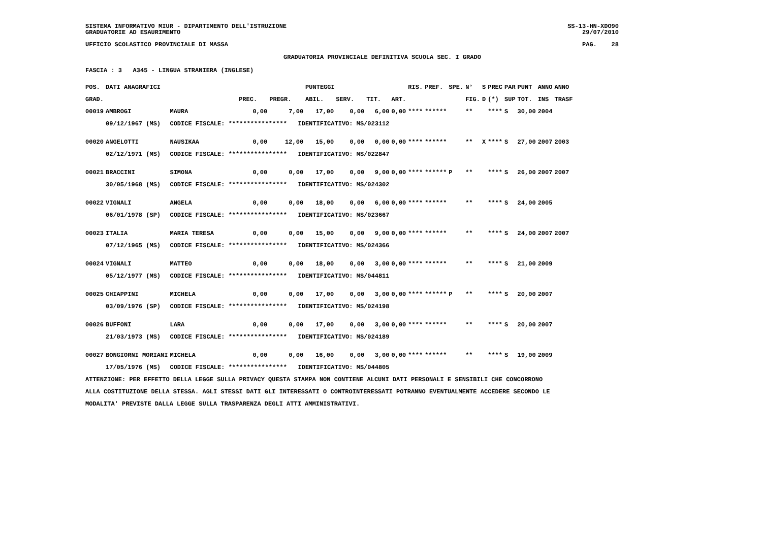SISTEMA INFORMATIVO MIUR - DIPARTIMENTO DELL'ISTRUZIONE
GRADUATORIE AD ESAURIMENTO
SS-13-HN-XDO90
29/07/2010
UFFICIO SCOLASTICO PROVINCIALE DI MASSA
PAG. 28
GRADUATORIA PROVINCIALE DEFINITIVA SCUOLA SEC. I GRADO
FASCIA : 3 A345 - LINGUA STRANIERA (INGLESE)
| POS. | DATI ANAGRAFICI | | | | PUNTEGGI | | | | RIS. | PREF. | SPE. | N° | S | PREC | PAR | PUNT | ANNO | ANNO |
| --- | --- | --- | --- | --- | --- | --- | --- | --- | --- | --- | --- | --- | --- | --- | --- | --- | --- | --- |
| GRAD. | | | PREC. | PREGR. | ABIL. | SERV. | TIT. | ART. | | | | FIG. | D | (*) | SUP | TOT. | INS | TRASF |
| 00019 | AMBROGI | MAURA | 0,00 | 7,00 | 17,00 | 0,00 | 6,00 | 0,00 | **** | ****** | | ** | | **** | S | 30,00 | 2004 | |
| | 09/12/1967 (MS) | CODICE FISCALE: **************** IDENTIFICATIVO: MS/023112 | | | | | | | | | | | | | | | | |
| 00020 | ANGELOTTI | NAUSIKAA | 0,00 | 12,00 | 15,00 | 0,00 | 0,00 | 0,00 | **** | ****** | | ** | X | **** | S | 27,00 | 2007 | 2003 |
| | 02/12/1971 (MS) | CODICE FISCALE: **************** IDENTIFICATIVO: MS/022847 | | | | | | | | | | | | | | | | |
| 00021 | BRACCINI | SIMONA | 0,00 | 0,00 | 17,00 | 0,00 | 9,00 | 0,00 | **** | ****** | P | ** | | **** | S | 26,00 | 2007 | 2007 |
| | 30/05/1968 (MS) | CODICE FISCALE: **************** IDENTIFICATIVO: MS/024302 | | | | | | | | | | | | | | | | |
| 00022 | VIGNALI | ANGELA | 0,00 | 0,00 | 18,00 | 0,00 | 6,00 | 0,00 | **** | ****** | | ** | | **** | S | 24,00 | 2005 | |
| | 06/01/1978 (SP) | CODICE FISCALE: **************** IDENTIFICATIVO: MS/023667 | | | | | | | | | | | | | | | | |
| 00023 | ITALIA | MARIA TERESA | 0,00 | 0,00 | 15,00 | 0,00 | 9,00 | 0,00 | **** | ****** | | ** | | **** | S | 24,00 | 2007 | 2007 |
| | 07/12/1965 (MS) | CODICE FISCALE: **************** IDENTIFICATIVO: MS/024366 | | | | | | | | | | | | | | | | |
| 00024 | VIGNALI | MATTEO | 0,00 | 0,00 | 18,00 | 0,00 | 3,00 | 0,00 | **** | ****** | | ** | | **** | S | 21,00 | 2009 | |
| | 05/12/1977 (MS) | CODICE FISCALE: **************** IDENTIFICATIVO: MS/044811 | | | | | | | | | | | | | | | | |
| 00025 | CHIAPPINI | MICHELA | 0,00 | 0,00 | 17,00 | 0,00 | 3,00 | 0,00 | **** | ****** | P | ** | | **** | S | 20,00 | 2007 | |
| | 03/09/1976 (SP) | CODICE FISCALE: **************** IDENTIFICATIVO: MS/024198 | | | | | | | | | | | | | | | | |
| 00026 | BUFFONI | LARA | 0,00 | 0,00 | 17,00 | 0,00 | 3,00 | 0,00 | **** | ****** | | ** | | **** | S | 20,00 | 2007 | |
| | 21/03/1973 (MS) | CODICE FISCALE: **************** IDENTIFICATIVO: MS/024189 | | | | | | | | | | | | | | | | |
| 00027 | BONGIORNI MORIANI | MICHELA | 0,00 | 0,00 | 16,00 | 0,00 | 3,00 | 0,00 | **** | ****** | | ** | | **** | S | 19,00 | 2009 | |
| | 17/05/1976 (MS) | CODICE FISCALE: **************** IDENTIFICATIVO: MS/044805 | | | | | | | | | | | | | | | | |
ATTENZIONE: PER EFFETTO DELLA LEGGE SULLA PRIVACY QUESTA STAMPA NON CONTIENE ALCUNI DATI PERSONALI E SENSIBILI CHE CONCORRONO
ALLA COSTITUZIONE DELLA STESSA. AGLI STESSI DATI GLI INTERESSATI O CONTROINTERESSATI POTRANNO EVENTUALMENTE ACCEDERE SECONDO LE
MODALITA' PREVISTE DALLA LEGGE SULLA TRASPARENZA DEGLI ATTI AMMINISTRATIVI.